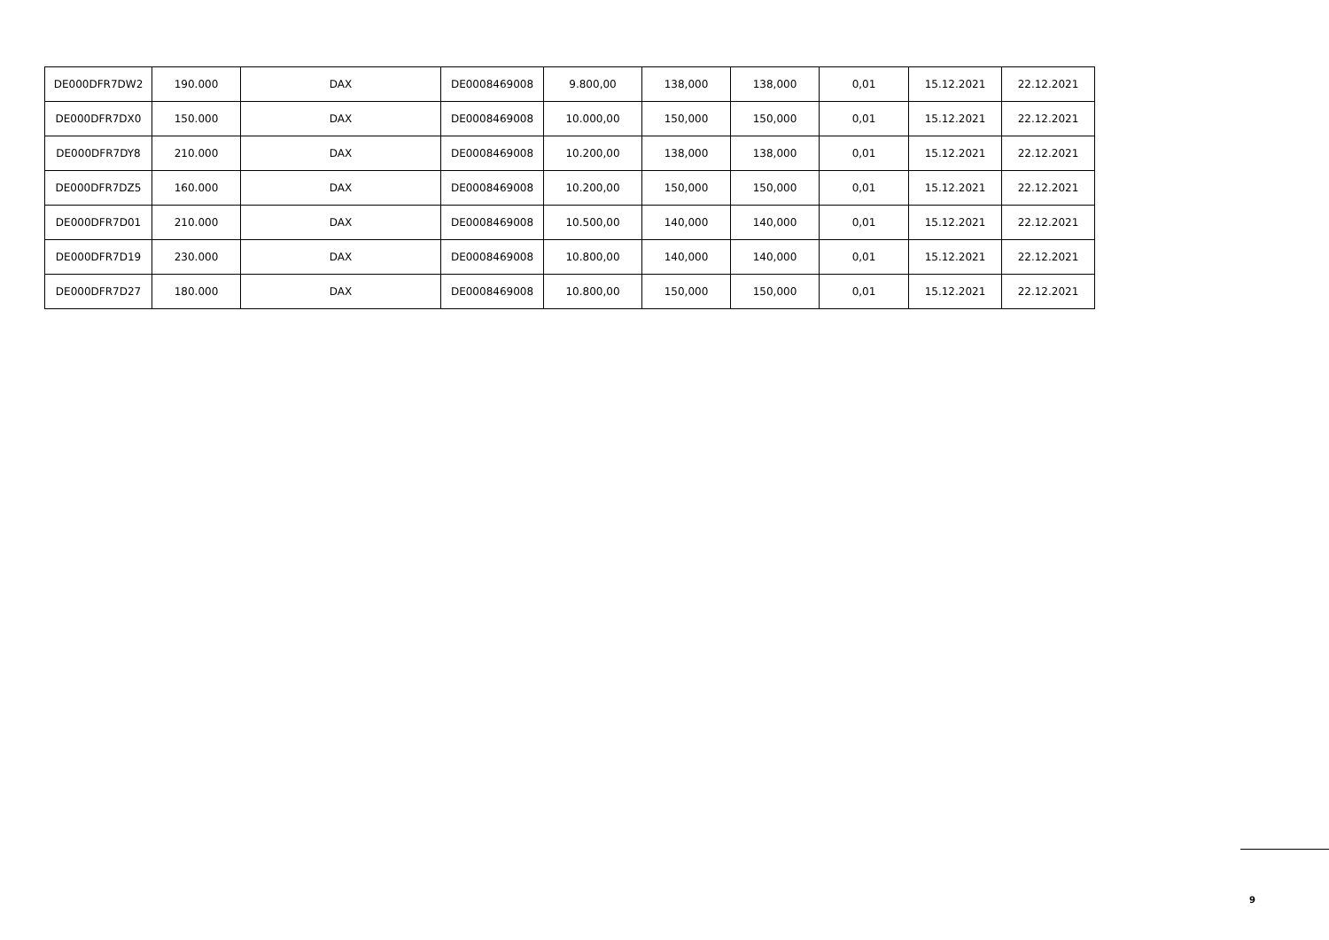| DE000DFR7DW2 | 190.000 | DAX | DE0008469008 | 9.800,00 | 138,000 | 138,000 | 0,01 | 15.12.2021 | 22.12.2021 |
| DE000DFR7DX0 | 150.000 | DAX | DE0008469008 | 10.000,00 | 150,000 | 150,000 | 0,01 | 15.12.2021 | 22.12.2021 |
| DE000DFR7DY8 | 210.000 | DAX | DE0008469008 | 10.200,00 | 138,000 | 138,000 | 0,01 | 15.12.2021 | 22.12.2021 |
| DE000DFR7DZ5 | 160.000 | DAX | DE0008469008 | 10.200,00 | 150,000 | 150,000 | 0,01 | 15.12.2021 | 22.12.2021 |
| DE000DFR7D01 | 210.000 | DAX | DE0008469008 | 10.500,00 | 140,000 | 140,000 | 0,01 | 15.12.2021 | 22.12.2021 |
| DE000DFR7D19 | 230.000 | DAX | DE0008469008 | 10.800,00 | 140,000 | 140,000 | 0,01 | 15.12.2021 | 22.12.2021 |
| DE000DFR7D27 | 180.000 | DAX | DE0008469008 | 10.800,00 | 150,000 | 150,000 | 0,01 | 15.12.2021 | 22.12.2021 |
9